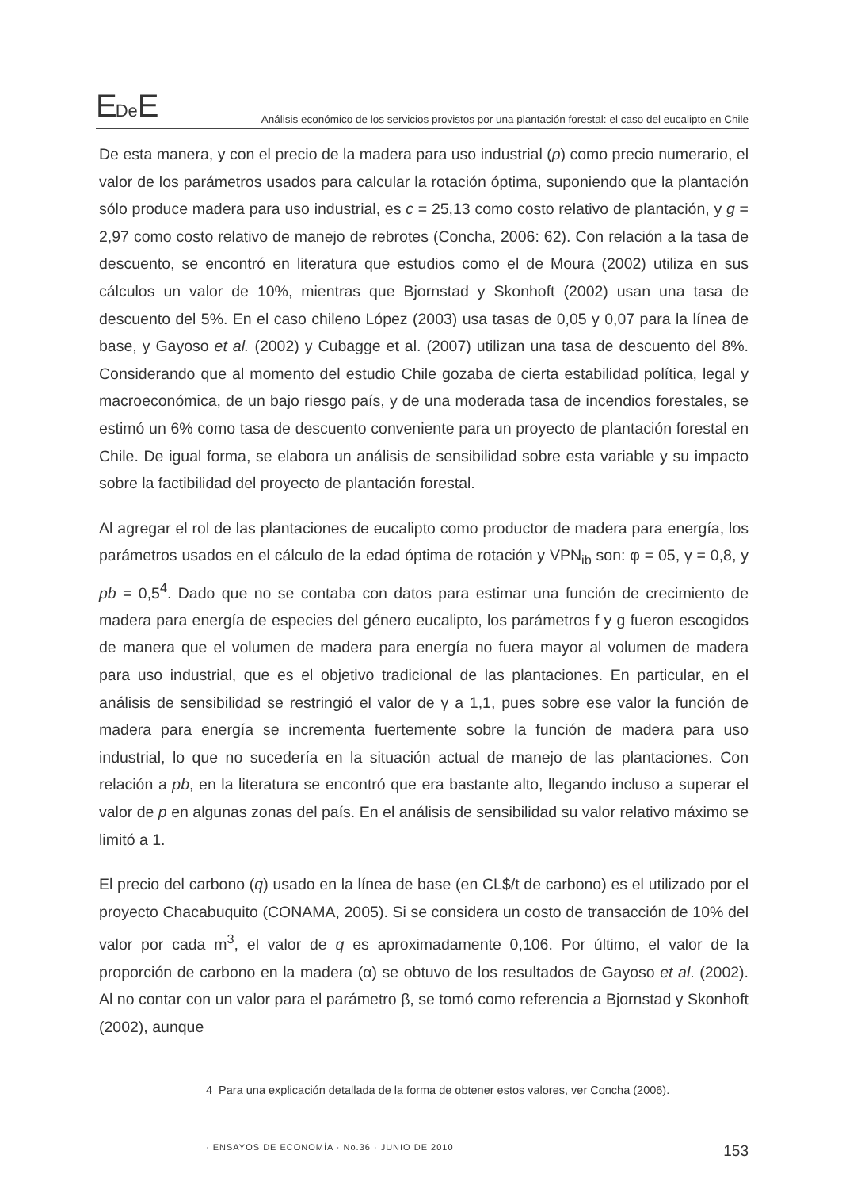EDe E
Análisis económico de los servicios provistos por una plantación forestal: el caso del eucalipto en Chile
De esta manera, y con el precio de la madera para uso industrial (p) como precio numerario, el valor de los parámetros usados para calcular la rotación óptima, suponiendo que la plantación sólo produce madera para uso industrial, es c = 25,13 como costo relativo de plantación, y g = 2,97 como costo relativo de manejo de rebrotes (Concha, 2006: 62). Con relación a la tasa de descuento, se encontró en literatura que estudios como el de Moura (2002) utiliza en sus cálculos un valor de 10%, mientras que Bjornstad y Skonhoft (2002) usan una tasa de descuento del 5%. En el caso chileno López (2003) usa tasas de 0,05 y 0,07 para la línea de base, y Gayoso et al. (2002) y Cubagge et al. (2007) utilizan una tasa de descuento del 8%. Considerando que al momento del estudio Chile gozaba de cierta estabilidad política, legal y macroeconómica, de un bajo riesgo país, y de una moderada tasa de incendios forestales, se estimó un 6% como tasa de descuento conveniente para un proyecto de plantación forestal en Chile. De igual forma, se elabora un análisis de sensibilidad sobre esta variable y su impacto sobre la factibilidad del proyecto de plantación forestal.
Al agregar el rol de las plantaciones de eucalipto como productor de madera para energía, los parámetros usados en el cálculo de la edad óptima de rotación y VPN<sub>ib</sub> son: φ = 05, γ = 0,8, y pb = 0,5<sup>4</sup>. Dado que no se contaba con datos para estimar una función de crecimiento de madera para energía de especies del género eucalipto, los parámetros f y g fueron escogidos de manera que el volumen de madera para energía no fuera mayor al volumen de madera para uso industrial, que es el objetivo tradicional de las plantaciones. En particular, en el análisis de sensibilidad se restringió el valor de γ a 1,1, pues sobre ese valor la función de madera para energía se incrementa fuertemente sobre la función de madera para uso industrial, lo que no sucedería en la situación actual de manejo de las plantaciones. Con relación a pb, en la literatura se encontró que era bastante alto, llegando incluso a superar el valor de p en algunas zonas del país. En el análisis de sensibilidad su valor relativo máximo se limitó a 1.
El precio del carbono (q) usado en la línea de base (en CL$/t de carbono) es el utilizado por el proyecto Chacabuquito (CONAMA, 2005). Si se considera un costo de transacción de 10% del valor por cada m<sup>3</sup>, el valor de q es aproximadamente 0,106. Por último, el valor de la proporción de carbono en la madera (α) se obtuvo de los resultados de Gayoso et al. (2002). Al no contar con un valor para el parámetro β, se tomó como referencia a Bjornstad y Skonhoft (2002), aunque
4 Para una explicación detallada de la forma de obtener estos valores, ver Concha (2006).
· ENSAYOS DE ECONOMÍA · No.36 · JUNIO DE 2010 153